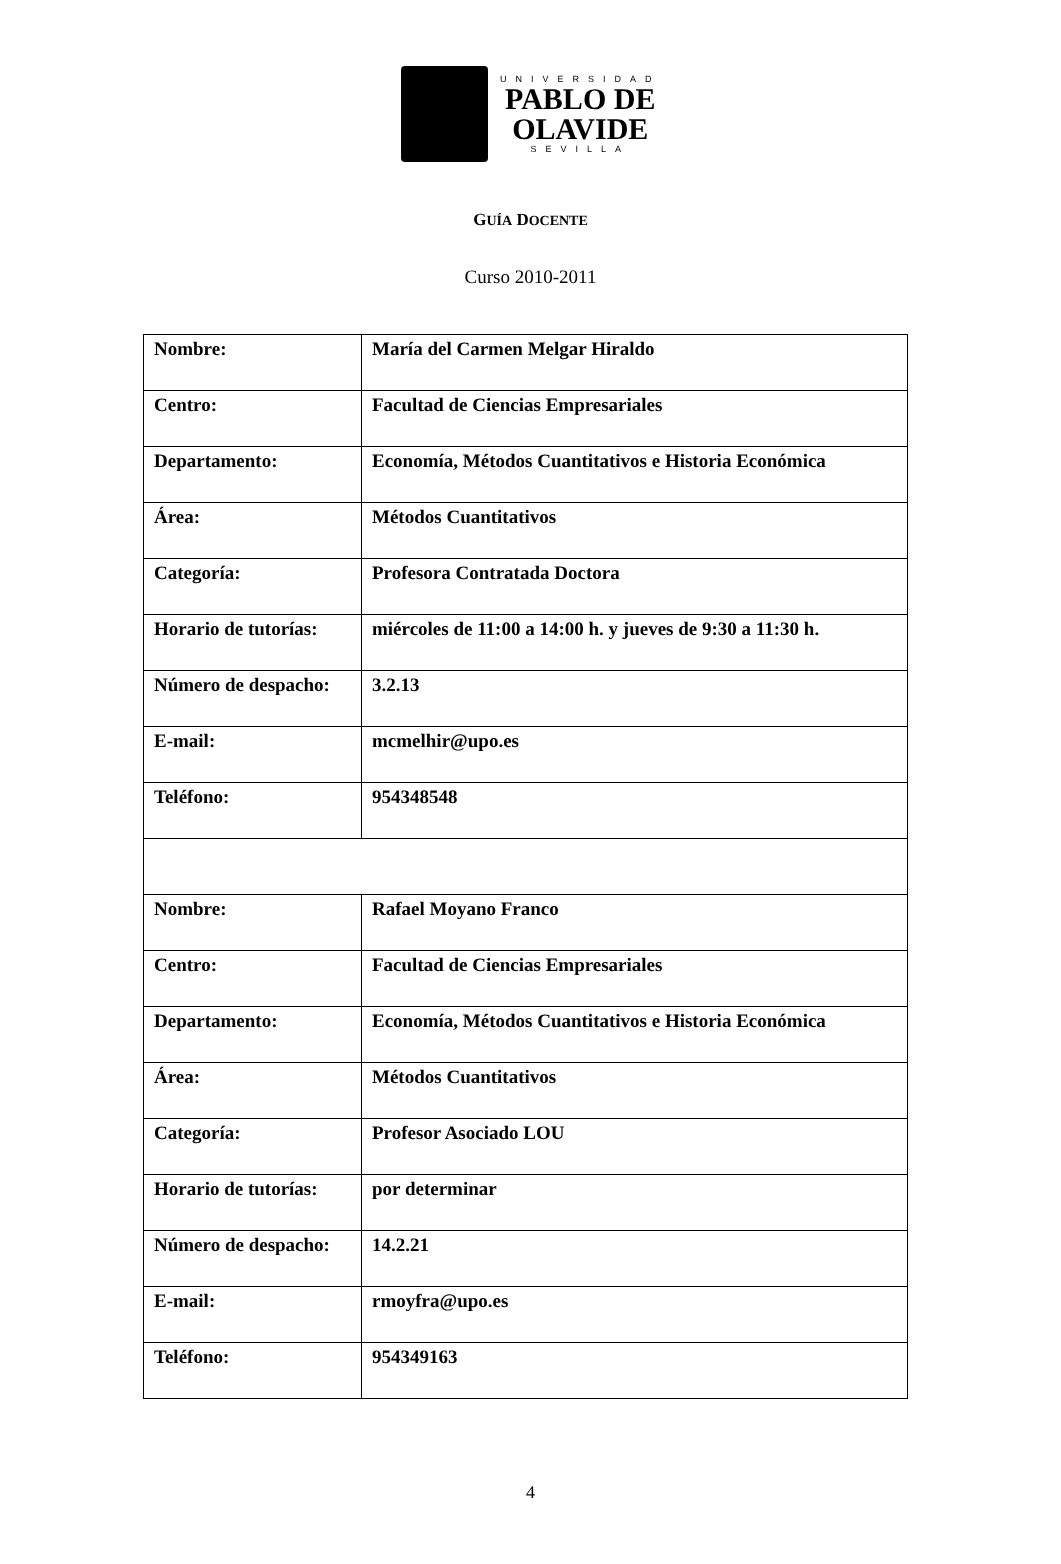UNIVERSIDAD
PABLO DE
OLAVIDE
SEVILLA
GUÍA DOCENTE
Curso 2010-2011
| Nombre: | María del Carmen Melgar Hiraldo |
| Centro: | Facultad de Ciencias Empresariales |
| Departamento: | Economía, Métodos Cuantitativos e Historia Económica |
| Área: | Métodos Cuantitativos |
| Categoría: | Profesora Contratada Doctora |
| Horario de tutorías: | miércoles de 11:00 a 14:00 h. y jueves de 9:30 a 11:30 h. |
| Número de despacho: | 3.2.13 |
| E-mail: | mcmelhir@upo.es |
| Teléfono: | 954348548 |
| Nombre: | Rafael Moyano Franco |
| Centro: | Facultad de Ciencias Empresariales |
| Departamento: | Economía, Métodos Cuantitativos e Historia Económica |
| Área: | Métodos Cuantitativos |
| Categoría: | Profesor Asociado LOU |
| Horario de tutorías: | por determinar |
| Número de despacho: | 14.2.21 |
| E-mail: | rmoyfra@upo.es |
| Teléfono: | 954349163 |
4